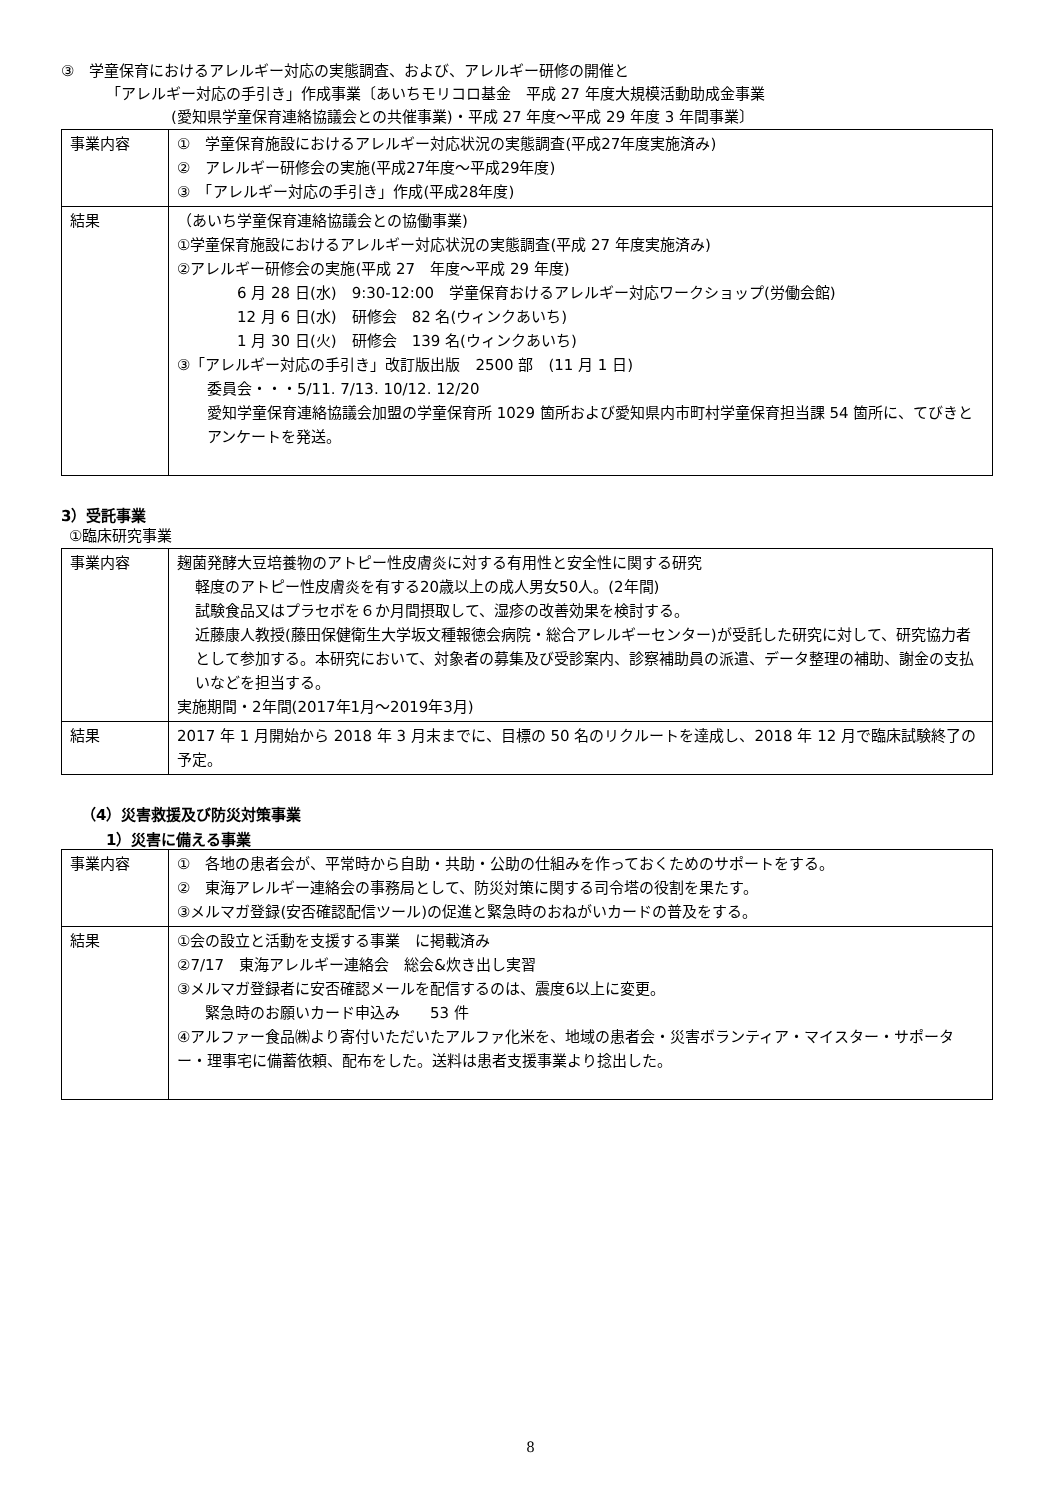③　学童保育におけるアレルギー対応の実態調査、および、アレルギー研修の開催と
「アレルギー対応の手引き」作成事業〔あいちモリコロ基金　平成 27 年度大規模活動助成金事業
(愛知県学童保育連絡協議会との共催事業)・平成 27 年度～平成 29 年度 3 年間事業〕
| 事業内容 | ① 学童保育施設におけるアレルギー対応状況の実態調査(平成27年度実施済み) ② アレルギー研修会の実施(平成27年度～平成29年度) ③ 「アレルギー対応の手引き」作成(平成28年度) |
| 結果 | （あいち学童保育連絡協議会との協働事業) ①学童保育施設におけるアレルギー対応状況の実態調査(平成 27 年度実施済み) ②アレルギー研修会の実施(平成 27 年度～平成 29 年度) 6 月 28 日(水) 9:30-12:00 学童保育おけるアレルギー対応ワークショップ(労働会館) 12 月 6 日(水) 研修会 82 名(ウィンクあいち) 1 月 30 日(火) 研修会 139 名(ウィンクあいち) ③「アレルギー対応の手引き」改訂版出版 2500 部 (11 月 1 日) 委員会・・・5/11. 7/13. 10/12. 12/20 愛知学童保育連絡協議会加盟の学童保育所 1029 箇所および愛知県内市町村学童保育担当課 54 箇所に、てびきとアンケートを発送。 |
3）受託事業
①臨床研究事業
| 事業内容 | 麹菌発酵大豆培養物のアトピー性皮膚炎に対する有用性と安全性に関する研究 軽度のアトピー性皮膚炎を有する20歳以上の成人男女50人。(2年間) 試験食品又はプラセボを６か月間摂取して、湿疹の改善効果を検討する。 近藤康人教授(藤田保健衛生大学坂文種報徳会病院・総合アレルギーセンター)が受託した研究に対して、研究協力者として参加する。本研究において、対象者の募集及び受診案内、診察補助員の派遣、データ整理の補助、謝金の支払いなどを担当する。 実施期間・2年間(2017年1月～2019年3月) |
| 結果 | 2017 年 1 月開始から 2018 年 3 月末までに、目標の 50 名のリクルートを達成し、2018 年 12 月で臨床試験終了の予定。 |
（4）災害救援及び防災対策事業
1）災害に備える事業
| 事業内容 | ① 各地の患者会が、平常時から自助・共助・公助の仕組みを作っておくためのサポートをする。 ② 東海アレルギー連絡会の事務局として、防災対策に関する司令塔の役割を果たす。 ③メルマガ登録(安否確認配信ツール)の促進と緊急時のおねがいカードの普及をする。 |
| 結果 | ①会の設立と活動を支援する事業 に掲載済み ②7/17 東海アレルギー連絡会 総会&炊き出し実習 ③メルマガ登録者に安否確認メールを配信するのは、震度6以上に変更。 緊急時のお願いカード申込み 53 件 ④アルファー食品㈱より寄付いただいたアルファ化米を、地域の患者会・災害ボランティア・マイスター・サポーター・理事宅に備蓄依頼、配布をした。送料は患者支援事業より捻出した。 |
8